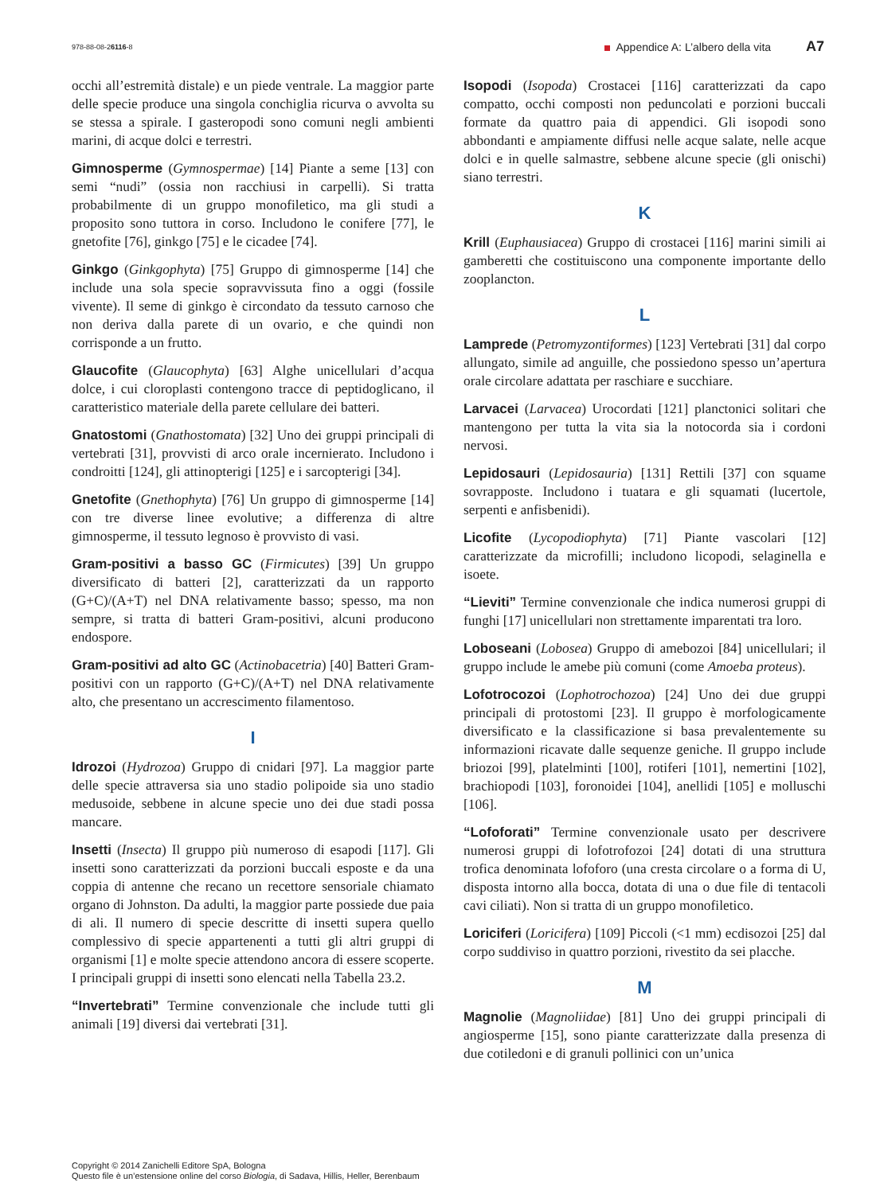978-88-08-26116-8 Appendice A: L’albero della vita A7
occhi all’estremità distale) e un piede ventrale. La maggior parte delle specie produce una singola conchiglia ricurva o avvolta su se stessa a spirale. I gasteropodi sono comuni negli ambienti marini, di acque dolci e terrestri.
Gimnosperme (Gymnospermae) [14] Piante a seme [13] con semi “nudi” (ossia non racchiusi in carpelli). Si tratta probabilmente di un gruppo monofiletico, ma gli studi a proposito sono tuttora in corso. Includono le conifere [77], le gnetofite [76], ginkgo [75] e le cicadee [74].
Ginkgo (Ginkgophyta) [75] Gruppo di gimnosperme [14] che include una sola specie sopravvissuta fino a oggi (fossile vivente). Il seme di ginkgo è circondato da tessuto carnoso che non deriva dalla parete di un ovario, e che quindi non corrisponde a un frutto.
Glaucofite (Glaucophyta) [63] Alghe unicellulari d’acqua dolce, i cui cloroplasti contengono tracce di peptidoglicano, il caratteristico materiale della parete cellulare dei batteri.
Gnatostomi (Gnathostomata) [32] Uno dei gruppi principali di vertebrati [31], provvisti di arco orale incernierato. Includono i condroitti [124], gli attinopterigi [125] e i sarcopterigi [34].
Gnetofite (Gnethophyta) [76] Un gruppo di gimnosperme [14] con tre diverse linee evolutive; a differenza di altre gimnosperme, il tessuto legnoso è provvisto di vasi.
Gram-positivi a basso GC (Firmicutes) [39] Un gruppo diversificato di batteri [2], caratterizzati da un rapporto (G+C)/(A+T) nel DNA relativamente basso; spesso, ma non sempre, si tratta di batteri Gram-positivi, alcuni producono endospore.
Gram-positivi ad alto GC (Actinobacetria) [40] Batteri Gram-positivi con un rapporto (G+C)/(A+T) nel DNA relativamente alto, che presentano un accrescimento filamentoso.
I
Idrozoi (Hydrozoa) Gruppo di cnidari [97]. La maggior parte delle specie attraversa sia uno stadio polipoide sia uno stadio medusoide, sebbene in alcune specie uno dei due stadi possa mancare.
Insetti (Insecta) Il gruppo più numeroso di esapodi [117]. Gli insetti sono caratterizzati da porzioni buccali esposte e da una coppia di antenne che recano un recettore sensoriale chiamato organo di Johnston. Da adulti, la maggior parte possiede due paia di ali. Il numero di specie descritte di insetti supera quello complessivo di specie appartenenti a tutti gli altri gruppi di organismi [1] e molte specie attendono ancora di essere scoperte. I principali gruppi di insetti sono elencati nella Tabella 23.2.
“Invertebrati” Termine convenzionale che include tutti gli animali [19] diversi dai vertebrati [31].
Isopodi (Isopoda) Crostacei [116] caratterizzati da capo compatto, occhi composti non peduncolati e porzioni buccali formate da quattro paia di appendici. Gli isopodi sono abbondanti e ampiamente diffusi nelle acque salate, nelle acque dolci e in quelle salmastre, sebbene alcune specie (gli onischi) siano terrestri.
K
Krill (Euphausiacea) Gruppo di crostacei [116] marini simili ai gamberetti che costituiscono una componente importante dello zooplancton.
L
Lamprede (Petromyzontiformes) [123] Vertebrati [31] dal corpo allungato, simile ad anguille, che possiedono spesso un’apertura orale circolare adattata per raschiare e succhiare.
Larvacei (Larvacea) Urocordati [121] planctonici solitari che mantengono per tutta la vita sia la notocorda sia i cordoni nervosi.
Lepidosauri (Lepidosauria) [131] Rettili [37] con squame sovrapposte. Includono i tuatara e gli squamati (lucertole, serpenti e anfisbenidi).
Licofite (Lycopodiophyta) [71] Piante vascolari [12] caratterizzate da microfilli; includono licopodi, selaginella e isoete.
“Lieviti” Termine convenzionale che indica numerosi gruppi di funghi [17] unicellulari non strettamente imparentati tra loro.
Loboseani (Lobosea) Gruppo di amebozoi [84] unicellulari; il gruppo include le amebe più comuni (come Amoeba proteus).
Lofotrocozoi (Lophotrochozoa) [24] Uno dei due gruppi principali di protostomi [23]. Il gruppo è morfologicamente diversificato e la classificazione si basa prevalentemente su informazioni ricavate dalle sequenze geniche. Il gruppo include briozoi [99], platelminti [100], rotiferi [101], nemertini [102], brachiopodi [103], foronoidei [104], anellidi [105] e molluschi [106].
“Lofoforati” Termine convenzionale usato per descrivere numerosi gruppi di lofotrofozoi [24] dotati di una struttura trofica denominata lofoforo (una cresta circolare o a forma di U, disposta intorno alla bocca, dotata di una o due file di tentacoli cavi ciliati). Non si tratta di un gruppo monofiletico.
Loriciferi (Loricifera) [109] Piccoli (<1 mm) ecdisozoi [25] dal corpo suddiviso in quattro porzioni, rivestito da sei placche.
M
Magnolie (Magnoliidae) [81] Uno dei gruppi principali di angiosperme [15], sono piante caratterizzate dalla presenza di due cotiledoni e di granuli pollinici con un’unica
Copyright © 2014 Zanichelli Editore SpA, Bologna
Questo file è un’estensione online del corso Biologia, di Sadava, Hillis, Heller, Berenbaum